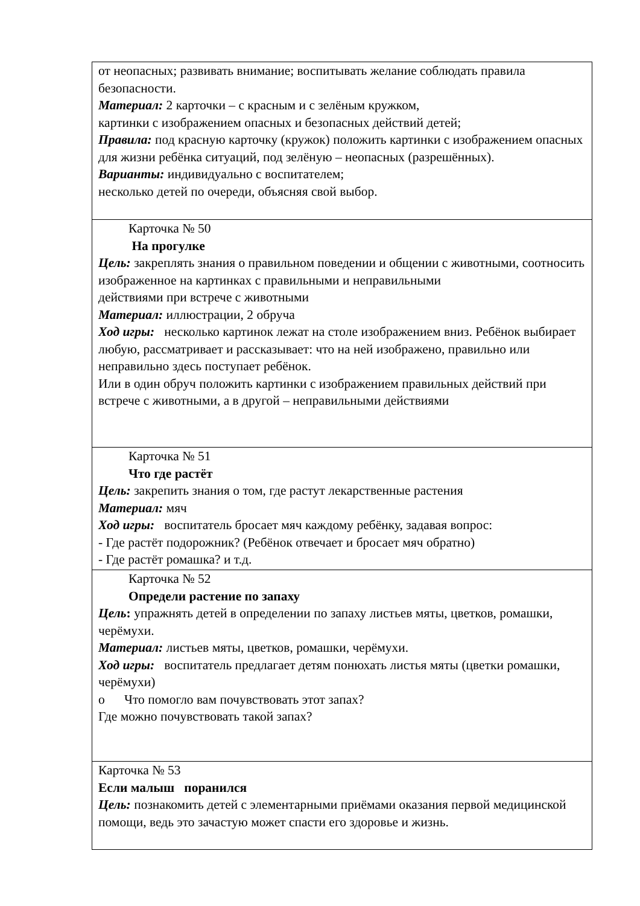| от неопасных; развивать внимание; воспитывать желание соблюдать правила безопасности. Материал: 2 карточки – с красным и с зелёным кружком, картинки с изображением опасных и безопасных действий детей; Правила: под красную карточку (кружок) положить картинки с изображением опасных для жизни ребёнка ситуаций, под зелёную – неопасных (разрешённых). Варианты: индивидуально с воспитателем; несколько детей по очереди, объясняя свой выбор. |
| Карточка № 50 На прогулке Цель: закреплять знания о правильном поведении и общении с животными, соотносить изображенное на картинках с правильными и неправильными действиями при встрече с животными Материал: иллюстрации, 2 обруча Ход игры: несколько картинок лежат на столе изображением вниз. Ребёнок выбирает любую, рассматривает и рассказывает: что на ней изображено, правильно или неправильно здесь поступает ребёнок. Или в один обруч положить картинки с изображением правильных действий при встрече с животными, а в другой – неправильными действиями |
| Карточка № 51 Что где растёт Цель: закрепить знания о том, где растут лекарственные растения Материал: мяч Ход игры: воспитатель бросает мяч каждому ребёнку, задавая вопрос: - Где растёт подорожник? (Ребёнок отвечает и бросает мяч обратно) - Где растёт ромашка? и т.д. |
| Карточка № 52 Определи растение по запаху Цель : упражнять детей в определении по запаху листьев мяты, цветков, ромашки, черёмухи. Материал: листьев мяты, цветков, ромашки, черёмухи. Ход игры: воспитатель предлагает детям понюхать листья мяты (цветки ромашки, черёмухи) o Что помогло вам почувствовать этот запах? Где можно почувствовать такой запах? |
| Карточка № 53 Если малыш поранился Цель: познакомить детей с элементарными приёмами оказания первой медицинской помощи, ведь это зачастую может спасти его здоровье и жизнь. |